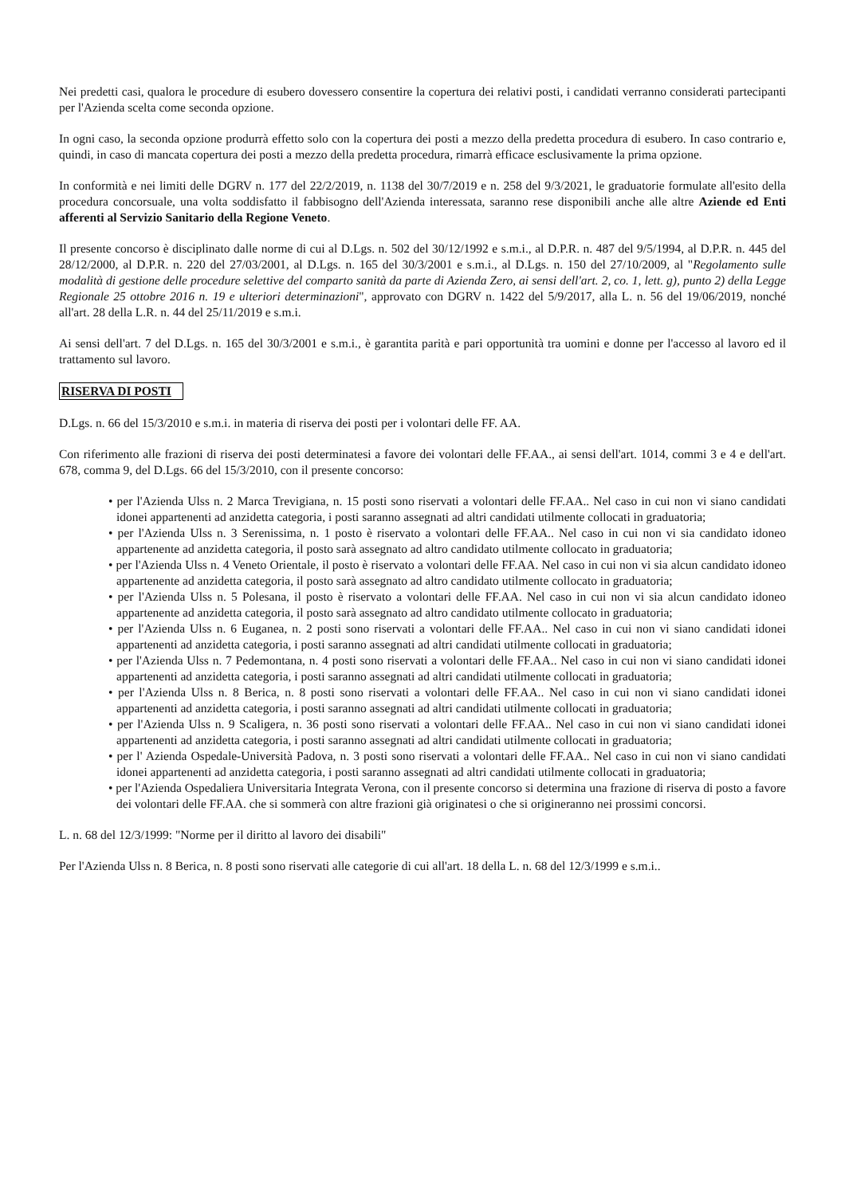Nei predetti casi, qualora le procedure di esubero dovessero consentire la copertura dei relativi posti, i candidati verranno considerati partecipanti per l'Azienda scelta come seconda opzione.
In ogni caso, la seconda opzione produrrà effetto solo con la copertura dei posti a mezzo della predetta procedura di esubero. In caso contrario e, quindi, in caso di mancata copertura dei posti a mezzo della predetta procedura, rimarrà efficace esclusivamente la prima opzione.
In conformità e nei limiti delle DGRV n. 177 del 22/2/2019, n. 1138 del 30/7/2019 e n. 258 del 9/3/2021, le graduatorie formulate all'esito della procedura concorsuale, una volta soddisfatto il fabbisogno dell'Azienda interessata, saranno rese disponibili anche alle altre Aziende ed Enti afferenti al Servizio Sanitario della Regione Veneto.
Il presente concorso è disciplinato dalle norme di cui al D.Lgs. n. 502 del 30/12/1992 e s.m.i., al D.P.R. n. 487 del 9/5/1994, al D.P.R. n. 445 del 28/12/2000, al D.P.R. n. 220 del 27/03/2001, al D.Lgs. n. 165 del 30/3/2001 e s.m.i., al D.Lgs. n. 150 del 27/10/2009, al "Regolamento sulle modalità di gestione delle procedure selettive del comparto sanità da parte di Azienda Zero, ai sensi dell'art. 2, co. 1, lett. g), punto 2) della Legge Regionale 25 ottobre 2016 n. 19 e ulteriori determinazioni", approvato con DGRV n. 1422 del 5/9/2017, alla L. n. 56 del 19/06/2019, nonché all'art. 28 della L.R. n. 44 del 25/11/2019 e s.m.i.
Ai sensi dell'art. 7 del D.Lgs. n. 165 del 30/3/2001 e s.m.i., è garantita parità e pari opportunità tra uomini e donne per l'accesso al lavoro ed il trattamento sul lavoro.
RISERVA DI POSTI
D.Lgs. n. 66 del 15/3/2010 e s.m.i. in materia di riserva dei posti per i volontari delle FF. AA.
Con riferimento alle frazioni di riserva dei posti determinatesi a favore dei volontari delle FF.AA., ai sensi dell'art. 1014, commi 3 e 4 e dell'art. 678, comma 9, del D.Lgs. 66 del 15/3/2010, con il presente concorso:
• per l'Azienda Ulss n. 2 Marca Trevigiana, n. 15 posti sono riservati a volontari delle FF.AA.. Nel caso in cui non vi siano candidati idonei appartenenti ad anzidetta categoria, i posti saranno assegnati ad altri candidati utilmente collocati in graduatoria;
• per l'Azienda Ulss n. 3 Serenissima, n. 1 posto è riservato a volontari delle FF.AA.. Nel caso in cui non vi sia candidato idoneo appartenente ad anzidetta categoria, il posto sarà assegnato ad altro candidato utilmente collocato in graduatoria;
• per l'Azienda Ulss n. 4 Veneto Orientale, il posto è riservato a volontari delle FF.AA. Nel caso in cui non vi sia alcun candidato idoneo appartenente ad anzidetta categoria, il posto sarà assegnato ad altro candidato utilmente collocato in graduatoria;
• per l'Azienda Ulss n. 5 Polesana, il posto è riservato a volontari delle FF.AA. Nel caso in cui non vi sia alcun candidato idoneo appartenente ad anzidetta categoria, il posto sarà assegnato ad altro candidato utilmente collocato in graduatoria;
• per l'Azienda Ulss n. 6 Euganea, n. 2 posti sono riservati a volontari delle FF.AA.. Nel caso in cui non vi siano candidati idonei appartenenti ad anzidetta categoria, i posti saranno assegnati ad altri candidati utilmente collocati in graduatoria;
• per l'Azienda Ulss n. 7 Pedemontana, n. 4 posti sono riservati a volontari delle FF.AA.. Nel caso in cui non vi siano candidati idonei appartenenti ad anzidetta categoria, i posti saranno assegnati ad altri candidati utilmente collocati in graduatoria;
• per l'Azienda Ulss n. 8 Berica, n. 8 posti sono riservati a volontari delle FF.AA.. Nel caso in cui non vi siano candidati idonei appartenenti ad anzidetta categoria, i posti saranno assegnati ad altri candidati utilmente collocati in graduatoria;
• per l'Azienda Ulss n. 9 Scaligera, n. 36 posti sono riservati a volontari delle FF.AA.. Nel caso in cui non vi siano candidati idonei appartenenti ad anzidetta categoria, i posti saranno assegnati ad altri candidati utilmente collocati in graduatoria;
• per l' Azienda Ospedale-Università Padova, n. 3 posti sono riservati a volontari delle FF.AA.. Nel caso in cui non vi siano candidati idonei appartenenti ad anzidetta categoria, i posti saranno assegnati ad altri candidati utilmente collocati in graduatoria;
• per l'Azienda Ospedaliera Universitaria Integrata Verona, con il presente concorso si determina una frazione di riserva di posto a favore dei volontari delle FF.AA. che si sommerà con altre frazioni già originatesi o che si origineranno nei prossimi concorsi.
L. n. 68 del 12/3/1999: "Norme per il diritto al lavoro dei disabili"
Per l'Azienda Ulss n. 8 Berica, n. 8 posti sono riservati alle categorie di cui all'art. 18 della L. n. 68 del 12/3/1999 e s.m.i..